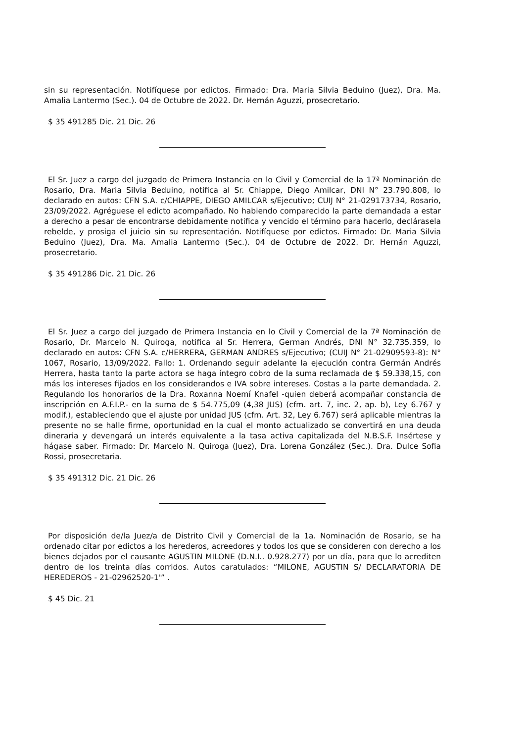sin su representación. Notifíquese por edictos. Firmado: Dra. Maria Silvia Beduino (Juez), Dra. Ma. Amalia Lantermo (Sec.). 04 de Octubre de 2022. Dr. Hernán Aguzzi, prosecretario.
$ 35 491285 Dic. 21 Dic. 26
El Sr. Juez a cargo del juzgado de Primera Instancia en lo Civil y Comercial de la 17ª Nominación de Rosario, Dra. Maria Silvia Beduino, notifica al Sr. Chiappe, Diego Amilcar, DNI N° 23.790.808, lo declarado en autos: CFN S.A. c/CHIAPPE, DIEGO AMILCAR s/Ejecutivo; CUIJ N° 21-029173734, Rosario, 23/09/2022. Agréguese el edicto acompañado. No habiendo comparecido la parte demandada a estar a derecho a pesar de encontrarse debidamente notifica y vencido el término para hacerlo, declárasela rebelde, y prosiga el juicio sin su representación. Notifíquese por edictos. Firmado: Dr. Maria Silvia Beduino (Juez), Dra. Ma. Amalia Lantermo (Sec.). 04 de Octubre de 2022. Dr. Hernán Aguzzi, prosecretario.
$ 35 491286 Dic. 21 Dic. 26
El Sr. Juez a cargo del juzgado de Primera Instancia en lo Civil y Comercial de la 7ª Nominación de Rosario, Dr. Marcelo N. Quiroga, notifica al Sr. Herrera, German Andrés, DNI N° 32.735.359, lo declarado en autos: CFN S.A. c/HERRERA, GERMAN ANDRES s/Ejecutivo; (CUIJ N° 21-02909593-8): N° 1067, Rosario, 13/09/2022. Fallo: 1. Ordenando seguir adelante la ejecución contra Germán Andrés Herrera, hasta tanto la parte actora se haga íntegro cobro de la suma reclamada de $ 59.338,15, con más los intereses fijados en los considerandos e IVA sobre intereses. Costas a la parte demandada. 2. Regulando los honorarios de la Dra. Roxanna Noemí Knafel -quien deberá acompañar constancia de inscripción en A.F.I.P.- en la suma de $ 54.775,09 (4,38 JUS) (cfm. art. 7, inc. 2, ap. b), Ley 6.767 y modif.), estableciendo que el ajuste por unidad JUS (cfm. Art. 32, Ley 6.767) será aplicable mientras la presente no se halle firme, oportunidad en la cual el monto actualizado se convertirá en una deuda dineraria y devengará un interés equivalente a la tasa activa capitalizada del N.B.S.F. Insértese y hágase saber. Firmado: Dr. Marcelo N. Quiroga (Juez), Dra. Lorena González (Sec.). Dra. Dulce Sofia Rossi, prosecretaria.
$ 35 491312 Dic. 21 Dic. 26
Por disposición de/la Juez/a de Distrito Civil y Comercial de la 1a. Nominación de Rosario, se ha ordenado citar por edictos a los herederos, acreedores y todos los que se consideren con derecho a los bienes dejados por el causante AGUSTIN MILONE (D.N.I.. 0.928.277) por un día, para que lo acrediten dentro de los treinta días corridos. Autos caratulados: “MILONE, AGUSTIN S/ DECLARATORIA DE HEREDEROS - 21-02962520-1'” .
$ 45 Dic. 21